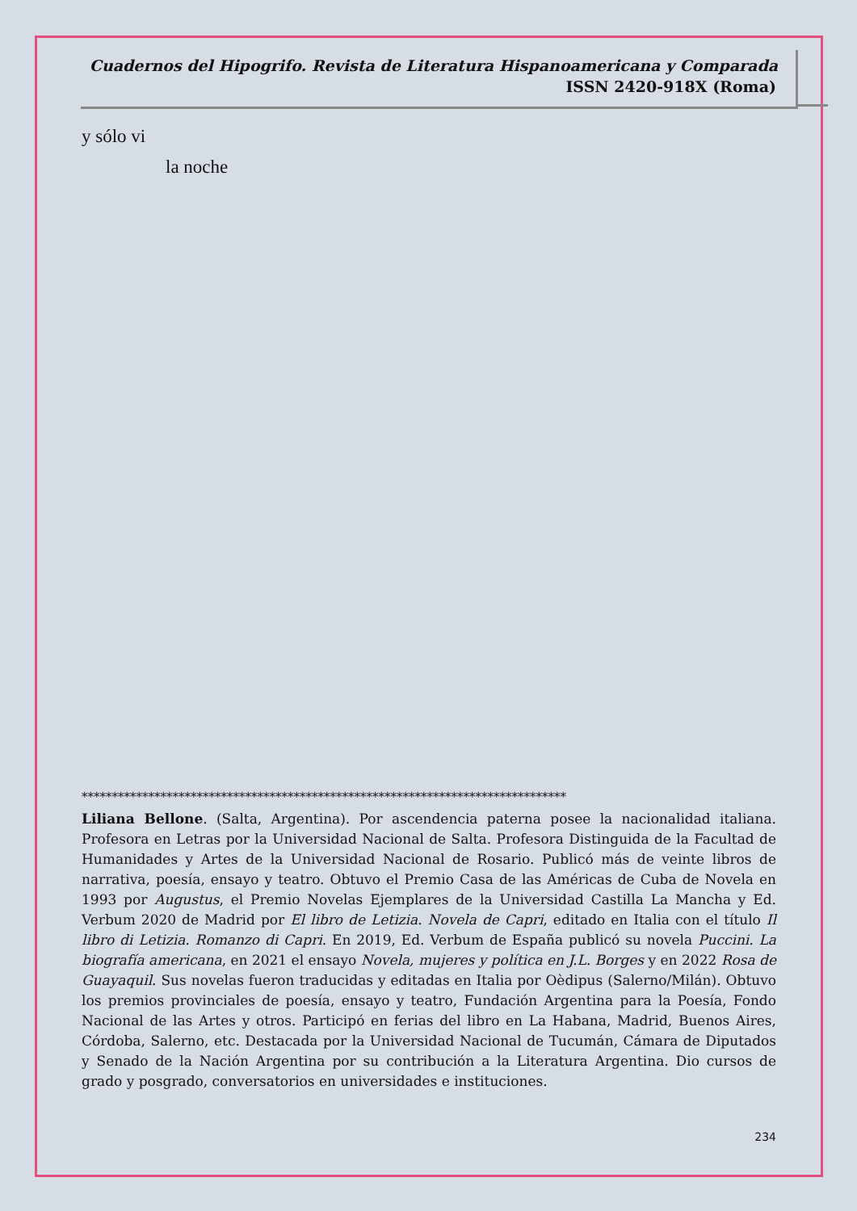Cuadernos del Hipogrifo. Revista de Literatura Hispanoamericana y Comparada
ISSN 2420-918X (Roma)
y sólo vi
la noche
********************************************************************************
Liliana Bellone. (Salta, Argentina). Por ascendencia paterna posee la nacionalidad italiana. Profesora en Letras por la Universidad Nacional de Salta. Profesora Distinguida de la Facultad de Humanidades y Artes de la Universidad Nacional de Rosario. Publicó más de veinte libros de narrativa, poesía, ensayo y teatro. Obtuvo el Premio Casa de las Américas de Cuba de Novela en 1993 por Augustus, el Premio Novelas Ejemplares de la Universidad Castilla La Mancha y Ed. Verbum 2020 de Madrid por El libro de Letizia. Novela de Capri, editado en Italia con el título Il libro di Letizia. Romanzo di Capri. En 2019, Ed. Verbum de España publicó su novela Puccini. La biografía americana, en 2021 el ensayo Novela, mujeres y política en J.L. Borges y en 2022 Rosa de Guayaquil. Sus novelas fueron traducidas y editadas en Italia por Oèdipus (Salerno/Milán). Obtuvo los premios provinciales de poesía, ensayo y teatro, Fundación Argentina para la Poesía, Fondo Nacional de las Artes y otros. Participó en ferias del libro en La Habana, Madrid, Buenos Aires, Córdoba, Salerno, etc. Destacada por la Universidad Nacional de Tucumán, Cámara de Diputados y Senado de la Nación Argentina por su contribución a la Literatura Argentina. Dio cursos de grado y posgrado, conversatorios en universidades e instituciones.
234